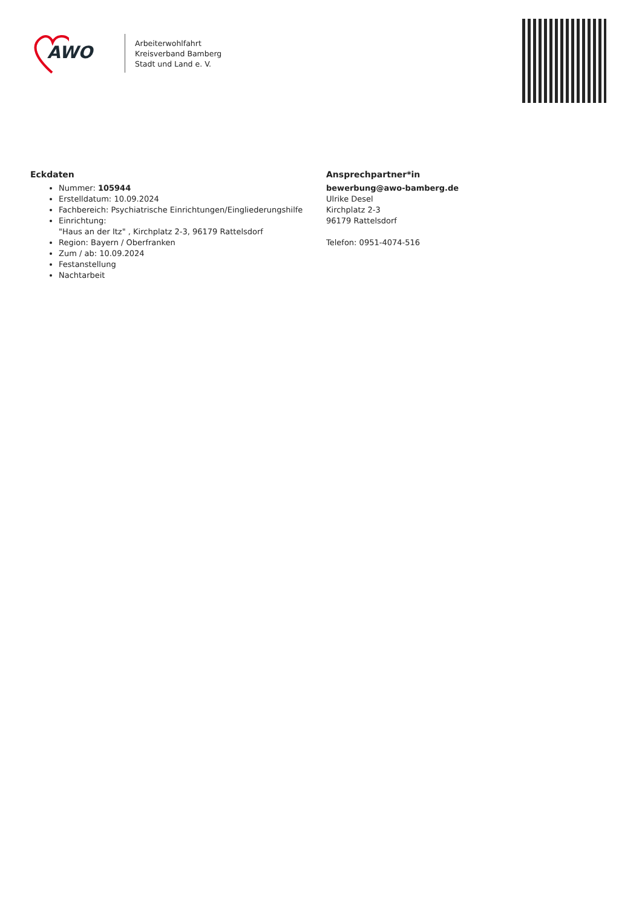AWO
Arbeiterwohlfahrt
Kreisverband Bamberg
Stadt und Land e. V.
Eckdaten
Nummer: 105944
Erstelldatum: 10.09.2024
Fachbereich: Psychiatrische Einrichtungen/Eingliederungshilfe
Einrichtung:
"Haus an der Itz" , Kirchplatz 2-3, 96179 Rattelsdorf
Region: Bayern / Oberfranken
Zum / ab: 10.09.2024
Festanstellung
Nachtarbeit
Ansprechpartner*in
bewerbung@awo-bamberg.de
Ulrike Desel
Kirchplatz 2-3
96179 Rattelsdorf
Telefon: 0951-4074-516